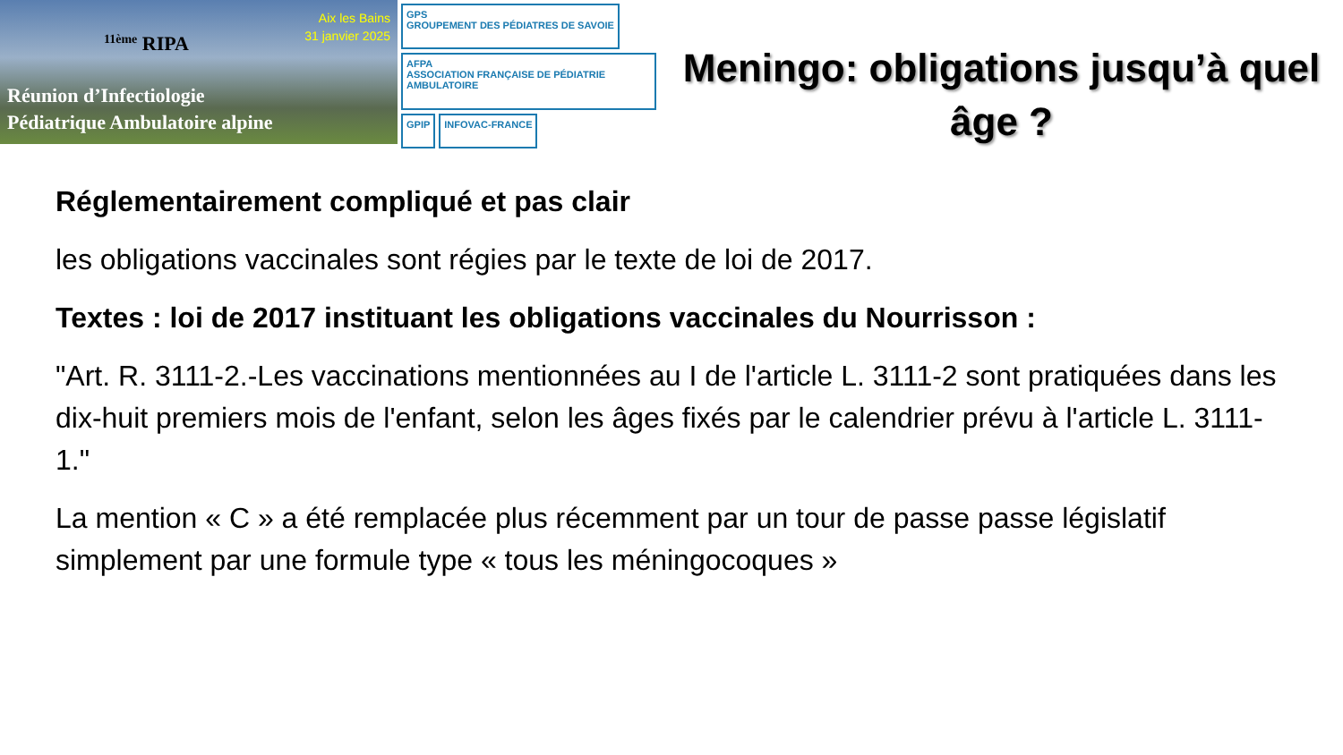Aix les Bains
31 janvier 2025
<sup>11ème</sup> RIPA
Réunion d’Infectiologie
Pédiatrique Ambulatoire alpine
GPS
GROUPEMENT DES PÉDIATRES DE SAVOIE
AFPA
ASSOCIATION FRANÇAISE DE PÉDIATRIE AMBULATOIRE
GPIP
INFOVAC-FRANCE
Meningo: obligations jusqu’à quel âge ?
Réglementairement compliqué et pas clair
les obligations vaccinales sont régies par le texte de loi de 2017.
Textes : loi de 2017 instituant les obligations vaccinales du Nourrisson :
"Art. R. 3111-2.-Les vaccinations mentionnées au I de l'article L. 3111-2 sont pratiquées dans les dix-huit premiers mois de l'enfant, selon les âges fixés par le calendrier prévu à l'article L. 3111-1."
La mention « C » a été remplacée plus récemment par un tour de passe passe législatif simplement par une formule type « tous les méningocoques »